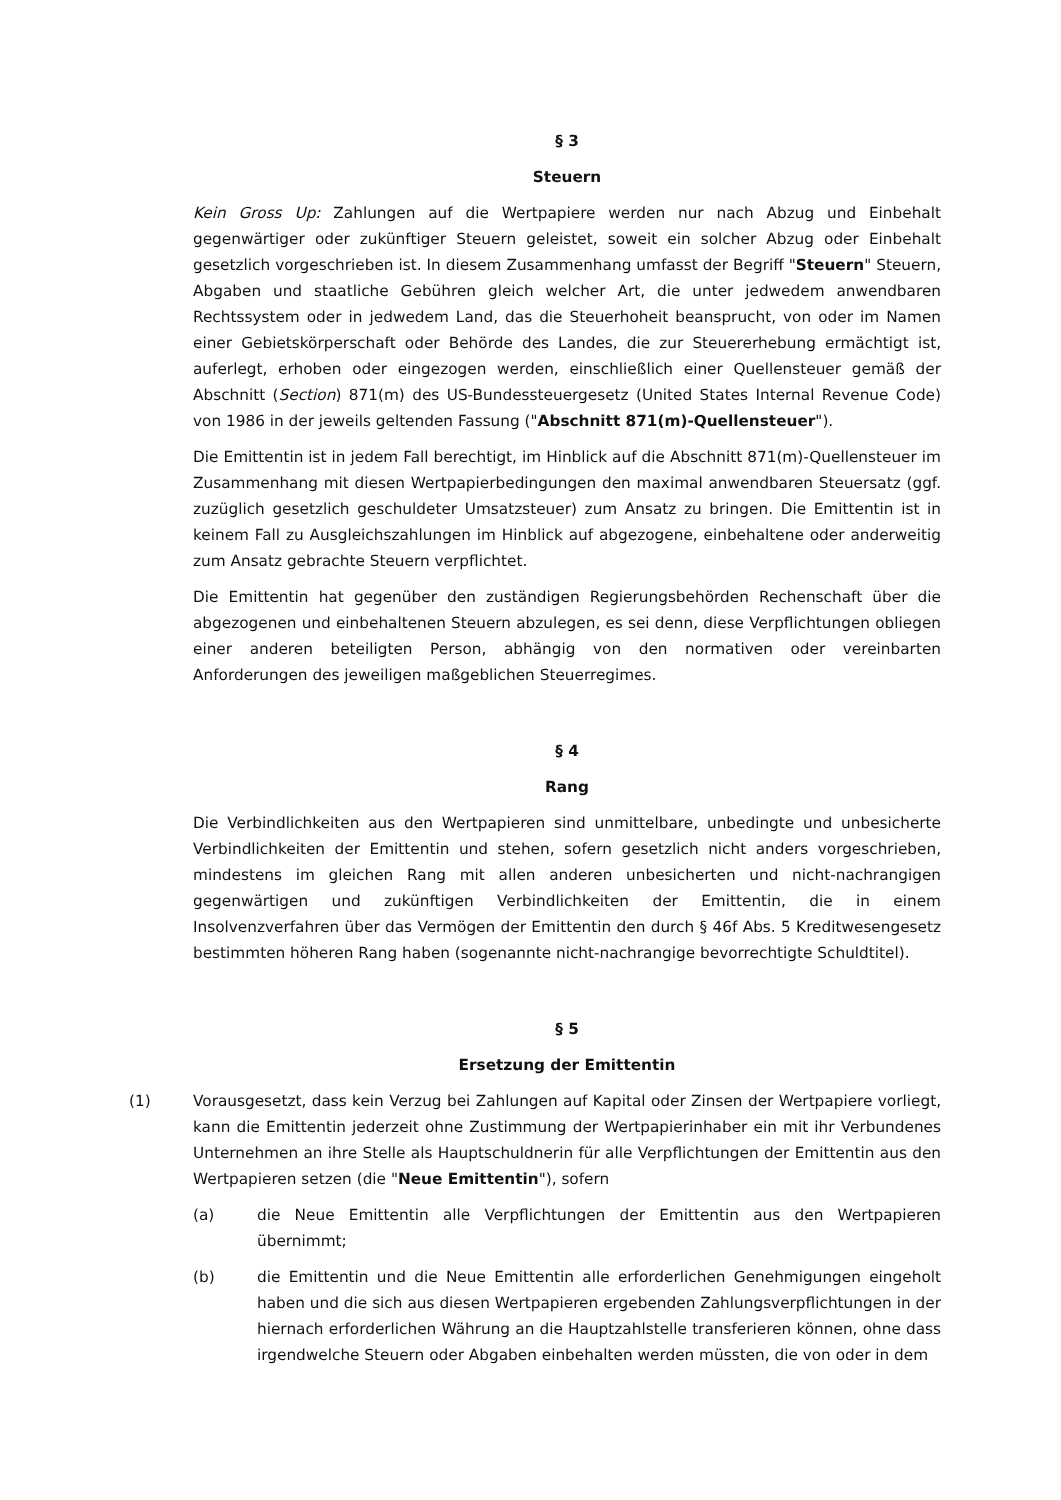§ 3
Steuern
Kein Gross Up: Zahlungen auf die Wertpapiere werden nur nach Abzug und Einbehalt gegenwärtiger oder zukünftiger Steuern geleistet, soweit ein solcher Abzug oder Einbehalt gesetzlich vorgeschrieben ist. In diesem Zusammenhang umfasst der Begriff "Steuern" Steuern, Abgaben und staatliche Gebühren gleich welcher Art, die unter jedwedem anwendbaren Rechtssystem oder in jedwedem Land, das die Steuerhoheit beansprucht, von oder im Namen einer Gebietskörperschaft oder Behörde des Landes, die zur Steuererhebung ermächtigt ist, auferlegt, erhoben oder eingezogen werden, einschließlich einer Quellensteuer gemäß der Abschnitt (Section) 871(m) des US-Bundessteuergesetz (United States Internal Revenue Code) von 1986 in der jeweils geltenden Fassung ("Abschnitt 871(m)-Quellensteuer").
Die Emittentin ist in jedem Fall berechtigt, im Hinblick auf die Abschnitt 871(m)-Quellensteuer im Zusammenhang mit diesen Wertpapierbedingungen den maximal anwendbaren Steuersatz (ggf. zuzüglich gesetzlich geschuldeter Umsatzsteuer) zum Ansatz zu bringen. Die Emittentin ist in keinem Fall zu Ausgleichszahlungen im Hinblick auf abgezogene, einbehaltene oder anderweitig zum Ansatz gebrachte Steuern verpflichtet.
Die Emittentin hat gegenüber den zuständigen Regierungsbehörden Rechenschaft über die abgezogenen und einbehaltenen Steuern abzulegen, es sei denn, diese Verpflichtungen obliegen einer anderen beteiligten Person, abhängig von den normativen oder vereinbarten Anforderungen des jeweiligen maßgeblichen Steuerregimes.
§ 4
Rang
Die Verbindlichkeiten aus den Wertpapieren sind unmittelbare, unbedingte und unbesicherte Verbindlichkeiten der Emittentin und stehen, sofern gesetzlich nicht anders vorgeschrieben, mindestens im gleichen Rang mit allen anderen unbesicherten und nicht-nachrangigen gegenwärtigen und zukünftigen Verbindlichkeiten der Emittentin, die in einem Insolvenzverfahren über das Vermögen der Emittentin den durch § 46f Abs. 5 Kreditwesengesetz bestimmten höheren Rang haben (sogenannte nicht-nachrangige bevorrechtigte Schuldtitel).
§ 5
Ersetzung der Emittentin
(1) Vorausgesetzt, dass kein Verzug bei Zahlungen auf Kapital oder Zinsen der Wertpapiere vorliegt, kann die Emittentin jederzeit ohne Zustimmung der Wertpapierinhaber ein mit ihr Verbundenes Unternehmen an ihre Stelle als Hauptschuldnerin für alle Verpflichtungen der Emittentin aus den Wertpapieren setzen (die "Neue Emittentin"), sofern
(a) die Neue Emittentin alle Verpflichtungen der Emittentin aus den Wertpapieren übernimmt;
(b) die Emittentin und die Neue Emittentin alle erforderlichen Genehmigungen eingeholt haben und die sich aus diesen Wertpapieren ergebenden Zahlungsverpflichtungen in der hiernach erforderlichen Währung an die Hauptzahlstelle transferieren können, ohne dass irgendwelche Steuern oder Abgaben einbehalten werden müssten, die von oder in dem